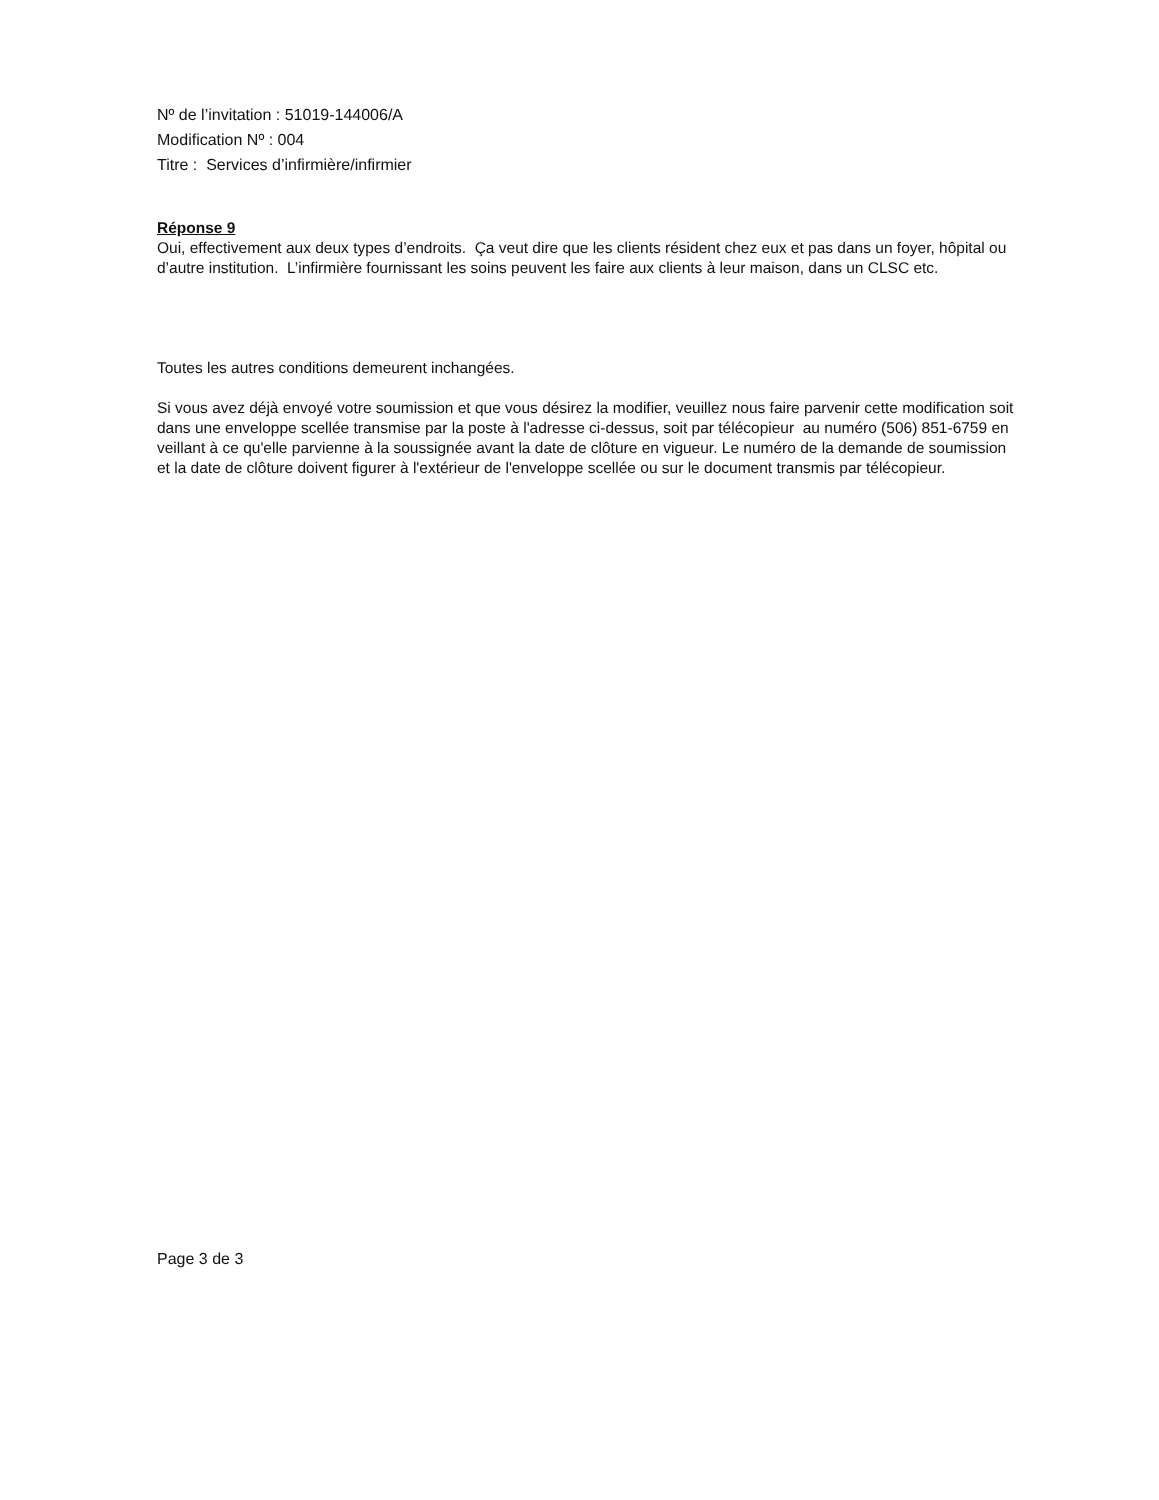Nº de l’invitation : 51019-144006/A
Modification Nº : 004
Titre : Services d’infirmière/infirmier
Réponse 9
Oui, effectivement aux deux types d’endroits. Ça veut dire que les clients résident chez eux et pas dans un foyer, hôpital ou d’autre institution. L’infirmière fournissant les soins peuvent les faire aux clients à leur maison, dans un CLSC etc.
Toutes les autres conditions demeurent inchangées.
Si vous avez déjà envoyé votre soumission et que vous désirez la modifier, veuillez nous faire parvenir cette modification soit dans une enveloppe scellée transmise par la poste à l'adresse ci-dessus, soit par télécopieur au numéro (506) 851-6759 en veillant à ce qu'elle parvienne à la soussignée avant la date de clôture en vigueur. Le numéro de la demande de soumission et la date de clôture doivent figurer à l'extérieur de l'enveloppe scellée ou sur le document transmis par télécopieur.
Page 3 de 3